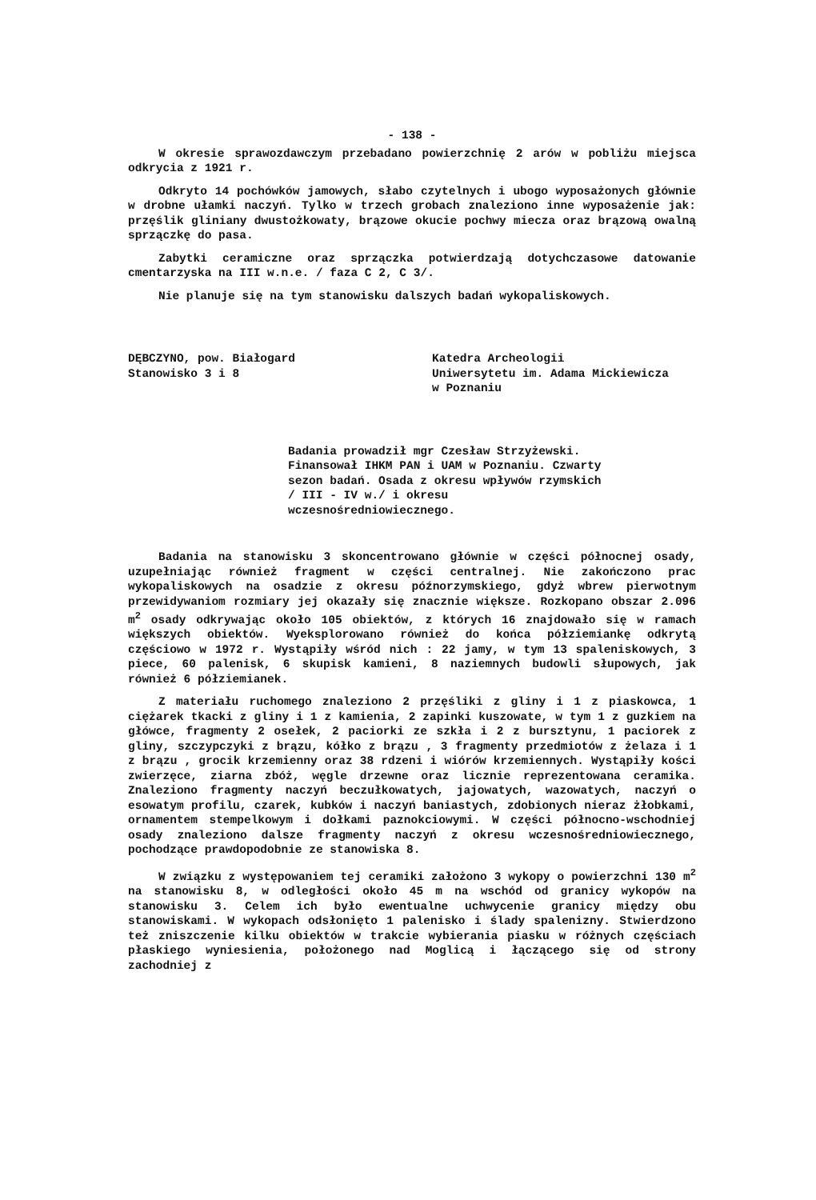- 138 -
W okresie sprawozdawczym przebadano powierzchnię 2 arów w pobliżu miejsca odkrycia z 1921 r.
Odkryto 14 pochówków jamowych, słabo czytelnych i ubogo wyposażonych głównie w drobne ułamki naczyń. Tylko w trzech grobach znaleziono inne wyposażenie jak: przęślik gliniany dwustożkowaty, brązowe okucie pochwy miecza oraz brązową owalną sprzączkę do pasa.
Zabytki ceramiczne oraz sprzączka potwierdzają dotychczasowe datowanie cmentarzyska na III w.n.e. / faza C 2, C 3/.
Nie planuje się na tym stanowisku dalszych badań wykopaliskowych.
DĘBCZYNO, pow. Białogard
Stanowisko 3 i 8
Katedra Archeologii
Uniwersytetu im. Adama Mickiewicza
w Poznaniu
Badania prowadził mgr Czesław Strzyżewski. Finansował IHKM PAN i UAM w Poznaniu. Czwarty sezon badań. Osada z okresu wpływów rzymskich / III - IV w./ i okresu wczesnośredniowiecznego.
Badania na stanowisku 3 skoncentrowano głównie w części północnej osady, uzupełniając również fragment w części centralnej. Nie zakończono prac wykopaliskowych na osadzie z okresu późnorzymskiego, gdyż wbrew pierwotnym przewidywaniom rozmiary jej okazały się znacznie większe. Rozkopano obszar 2.096 m<sup>2</sup> osady odkrywając około 105 obiektów, z których 16 znajdowało się w ramach większych obiektów. Wyeksplorowano również do końca półziemiankę odkrytą częściowo w 1972 r. Wystąpiły wśród nich : 22 jamy, w tym 13 spaleniskowych, 3 piece, 60 palenisk, 6 skupisk kamieni, 8 naziemnych budowli słupowych, jak również 6 półziemianek.
Z materiału ruchomego znaleziono 2 przęśliki z gliny i 1 z piaskowca, 1 ciężarek tkacki z gliny i 1 z kamienia, 2 zapinki kuszowate, w tym 1 z guzkiem na główce, fragmenty 2 osełek, 2 paciorki ze szkła i 2 z bursztynu, 1 paciorek z gliny, szczypczyki z brązu, kółko z brązu , 3 fragmenty przedmiotów z żelaza i 1 z brązu , grocik krzemienny oraz 38 rdzeni i wiórów krzemiennych. Wystąpiły kości zwierzęce, ziarna zbóż, węgle drzewne oraz licznie reprezentowana ceramika. Znaleziono fragmenty naczyń beczułkowatych, jajowatych, wazowatych, naczyń o esowatym profilu, czarek, kubków i naczyń baniastych, zdobionych nieraz żłobkami, ornamentem stempelkowym i dołkami paznokciowymi. W części północno-wschodniej osady znaleziono dalsze fragmenty naczyń z okresu wczesnośredniowiecznego, pochodzące prawdopodobnie ze stanowiska 8.
W związku z występowaniem tej ceramiki założono 3 wykopy o powierzchni 130 m<sup>2</sup> na stanowisku 8, w odległości około 45 m na wschód od granicy wykopów na stanowisku 3. Celem ich było ewentualne uchwycenie granicy między obu stanowiskami. W wykopach odsłonięto 1 palenisko i ślady spalenizny. Stwierdzono też zniszczenie kilku obiektów w trakcie wybierania piasku w różnych częściach płaskiego wyniesienia, położonego nad Moglicą i łączącego się od strony zachodniej z